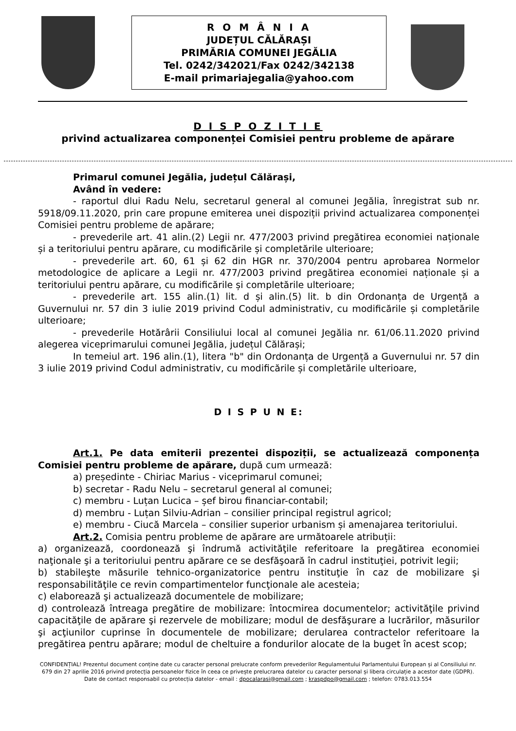R O M Â N I A
JUDEȚUL CĂLĂRAȘI
PRIMĂRIA COMUNEI JEGĂLIA
Tel. 0242/342021/Fax 0242/342138
E-mail primariajegalia@yahoo.com
D I S P O Z I T I E
privind actualizarea componenței Comisiei pentru probleme de apărare
Primarul comunei Jegălia, județul Călărași,
Având în vedere:
- raportul dlui Radu Nelu, secretarul general al comunei Jegălia, înregistrat sub nr. 5918/09.11.2020, prin care propune emiterea unei dispoziții privind actualizarea componenței Comisiei pentru probleme de apărare;
- prevederile art. 41 alin.(2) Legii nr. 477/2003 privind pregătirea economiei naționale și a teritoriului pentru apărare, cu modificările și completările ulterioare;
- prevederile art. 60, 61 și 62 din HGR nr. 370/2004 pentru aprobarea Normelor metodologice de aplicare a Legii nr. 477/2003 privind pregătirea economiei naționale și a teritoriului pentru apărare, cu modificările și completările ulterioare;
- prevederile art. 155 alin.(1) lit. d și alin.(5) lit. b din Ordonanța de Urgență a Guvernului nr. 57 din 3 iulie 2019 privind Codul administrativ, cu modificările și completările ulterioare;
- prevederile Hotărârii Consiliului local al comunei Jegălia nr. 61/06.11.2020 privind alegerea viceprimarului comunei Jegălia, județul Călărași;
In temeiul art. 196 alin.(1), litera "b" din Ordonanța de Urgență a Guvernului nr. 57 din 3 iulie 2019 privind Codul administrativ, cu modificările și completările ulterioare,
D I S P U N E:
Art.1. Pe data emiterii prezentei dispoziții, se actualizează componența Comisiei pentru probleme de apărare, după cum urmează:
a) președinte - Chiriac Marius - viceprimarul comunei;
b) secretar - Radu Nelu – secretarul general al comunei;
c) membru - Luțan Lucica – șef birou financiar-contabil;
d) membru - Luțan Silviu-Adrian – consilier principal registrul agricol;
e) membru - Ciucă Marcela – consilier superior urbanism și amenajarea teritoriului.
Art.2. Comisia pentru probleme de apărare are următoarele atribuții:
a) organizează, coordonează şi îndrumă activităţile referitoare la pregătirea economiei naţionale şi a teritoriului pentru apărare ce se desfăşoară în cadrul instituţiei, potrivit legii;
b) stabileşte măsurile tehnico-organizatorice pentru instituţie în caz de mobilizare şi responsabilităţile ce revin compartimentelor funcţionale ale acesteia;
c) elaborează şi actualizează documentele de mobilizare;
d) controlează întreaga pregătire de mobilizare: întocmirea documentelor; activităţile privind capacităţile de apărare şi rezervele de mobilizare; modul de desfăşurare a lucrărilor, măsurilor şi acţiunilor cuprinse în documentele de mobilizare; derularea contractelor referitoare la pregătirea pentru apărare; modul de cheltuire a fondurilor alocate de la buget în acest scop;
CONFIDENȚIAL! Prezentul document conține date cu caracter personal prelucrate conform prevederilor Regulamentului Parlamentului European și al Consiliului nr. 679 din 27 aprilie 2016 privind protecția persoanelor fizice în ceea ce privește prelucrarea datelor cu caracter personal și libera circulație a acestor date (GDPR).
Date de contact responsabil cu protecția datelor - email : dpocalarasi@gmail.com ; kraspdpo@gmail.com ; telefon: 0783.013.554